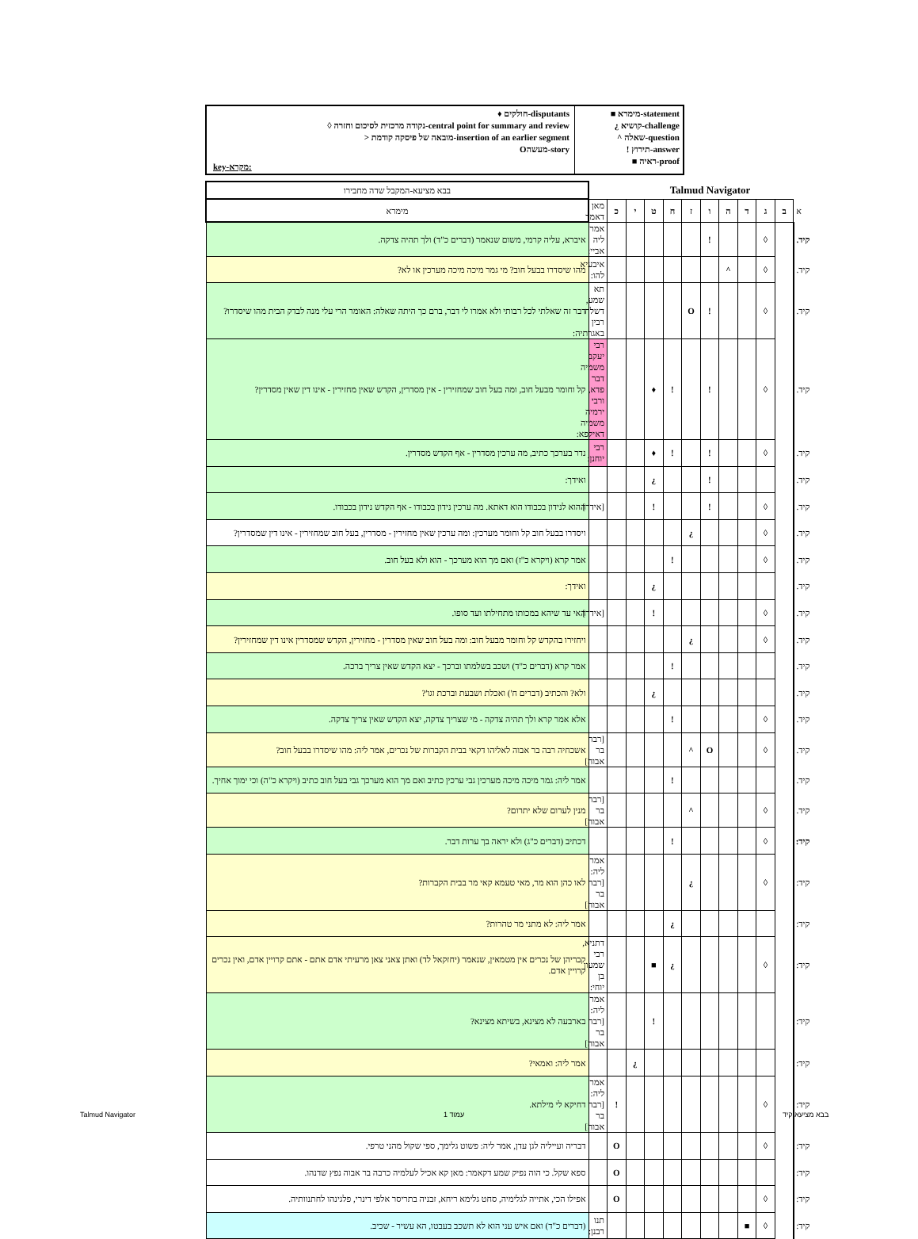♦ חולקים-disputants
◊ נקודה מרכזית לסיכום וחזרה-central point for summary and review
> מובאה של פיסקה קודמת-insertion of an earlier segment
Oמעשה-story
key-מקרא:
■ מימרא-statement
¿ קושיא-challenge
^ שאלה-question
! תירוץ-answer
■ ראיה-proof
| בבא מציעא-המקבל שדה מחבירו | Talmud Navigator | | | | | | | | | | | |
| מימרא | מאן דאמר | כ | י | ט | ח | ז | ו | ה | ד | ג | ב | א |
| איברא, עליה קרמי, משום שנאמר (דברים כ"ד) ולך תהיה צדקה. | אמר ליה אביי: | | | | | | ! | | | ◊ | | קיד. |
| מהו שיסדרו בבעל חוב? מי גמר מיכה מיכה מערכין או לא? | איבעיא להו: | | | | | | | ^ | | ◊ | | קיד. |
| דבר זה שאלתי לכל רבותי ולא אמרו לי דבר, ברם כך היתה שאלה: האומר הרי עלי מנה לבדק הבית מהו שיסדרו? | תא שמע, דשלח רבין באגרתיה: | | | | | O | ! | | | ◊ | | קיד. |
| קל וחומר מבעל חוב, ומה בעל חוב שמחזירין - אין מסדרין, הקדש שאין מחזירין - אינו דין שאין מסדרין? | רבי יעקב משמיה דבר פדא, ורבי ירמיה משמיה דאילפא: | | | ♦ | ! | | ! | | | ◊ | | קיד. |
| נדר בערכך כתיב, מה ערכין מסדרין - אף הקדש מסדרין. | רבי יוחנן: | | | ♦ | ! | | ! | | | ◊ | | קיד. |
| ואידך: | | | | ¿ | | | ! | | | | | קיד. |
| ההוא לנידון בכבודו הוא דאתא. מה ערכין נידון בכבודו - אף הקדש נידון בכבודו. | [אידך] | | | ! | | | ! | | | ◊ | | קיד. |
| ויסדרו בבעל חוב קל וחומר מערכין: ומה ערכין שאין מחזירין - מסדרין, בעל חוב שמחזירין - אינו דין שמסדרין? | | | | | | ¿ | | | | ◊ | | קיד. |
| אמר קרא (ויקרא כ"ז) ואם מך הוא מערכך - הוא ולא בעל חוב. | | | | | ! | | | | | ◊ | | קיד. |
| ואידך: | | | | ¿ | | | | | | | | קיד. |
| האי עד שיהא במכותו מתחילתו ועד סופו. | [אידך] | | | ! | | | | | | ◊ | | קיד. |
| ויחזירו בהקדש קל וחומר מבעל חוב: ומה בעל חוב שאין מסדרין - מחזירין, הקדש שמסדרין אינו דין שמחזירין? | | | | | | ¿ | | | | ◊ | | קיד. |
| אמר קרא (דברים כ"ד) ושכב בשלמתו וברכך - יצא הקדש שאין צריך ברכה. | | | | | ! | | | | | | | קיד. |
| ולא? והכתיב (דברים ח') ואכלת ושבעת וברכת וגו'? | | | | ¿ | | | | | | | | קיד. |
| אלא אמר קרא ולך תהיה צדקה - מי שצריך צדקה, יצא הקדש שאין צריך צדקה. | | | | | ! | | | | | ◊ | | קיד. |
| אשכחיה רבה בר אבוה לאליהו דקאי בבית הקברות של נכרים, אמר ליה: מהו שיסדרו בבעל חוב? | [רבה בר אבוה] | | | | | ^ | O | | | ◊ | | קיד. |
| אמר ליה: גמר מיכה מיכה מערכין גבי ערכין כתיב ואם מך הוא מערכך גבי בעל חוב כתיב (ויקרא כ"ה) וכי ימוך אחיך. | | | | | ! | | | | | | | קיד. |
| מנין לערום שלא יתרום? | [רבה בר אבוה] | | | | | ^ | | | | ◊ | | קיד. |
| דכתיב (דברים כ"ג) ולא יראה בך ערות דבר. | | | | | ! | | | | | ◊ | | קיד: |
| לאו כהן הוא מר, מאי טעמא קאי מר בבית הקברות? | אמר ליה:[רבה בר אבוה] | | | | | ¿ | | | | ◊ | | קיד: |
| אמר ליה: לא מתני מר טהרות? | | | | | ¿ | | | | | | | קיד: |
| קבריהן של נכרים אין מטמאין, שנאמר (יחזקאל לד) ואתן צאני צאן מרעיתי אדם אתם - אתם קרויין אדם, ואין נכרים קרויין אדם. | דתניא, רבי שמעון בן יוחי: | | | ■ | ¿ | | | | | ◊ | | קיד: |
| בארבעה לא מצינא, בשיתא מצינא? | אמר ליה:[רבה בר אבוה] | | | ! | | | | | | | | קיד: |
| אמר ליה: ואמאי? | | | ¿ | | | | | | | | | קיד: |
| דחיקא לי מילתא. | אמר ליה:[רבה בר אבוה] | ! | | | | | | | | ◊ | | קיד: |
| דבריה ועייליה לגן עדן, אמר ליה: פשוט גלימך, ספי שקול מהני טרפי. | | O | | | | | | | | ◊ | | קיד: |
| ספא שקל. כי הוה נפיק שמע דקאמר: מאן קא אכיל לעלמיה כרבה בר אבוה נפץ שדנהו. | | O | | | | | | | | | | קיד: |
| אפילו הכי, אתייה לגלימיה, סחט גלימא ריחא, זבניה בתריסר אלפי דינרי, פלגינהו לחתנוותיה. | | O | | | | | | | | ◊ | | קיד: |
| (דברים כ"ד) ואם איש עני הוא לא תשכב בעבטו, הא עשיר - שכיב. | תנו רבנן: | | | | | | | | ■ | ◊ | | קיד: |
Talmud Navigator עמוד 1 בבא מציעא קיד